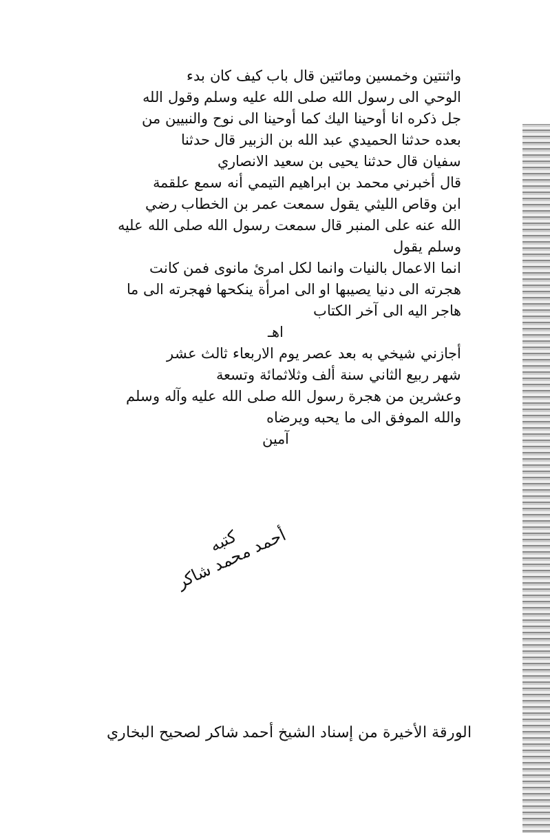واثنتين وخمسين ومائتين قال باب كيف كان بدء
الوحي الى رسول الله صلى الله عليه وسلم وقول الله
جل ذكره انا أوحينا اليك كما أوحينا الى نوح والنبيين من
بعده حدثنا الحميدي عبد الله بن الزبير قال حدثنا
سفيان قال حدثنا يحيى بن سعيد الانصاري
قال أخبرني محمد بن ابراهيم التيمي أنه سمع علقمة
ابن وقاص الليثي يقول سمعت عمر بن الخطاب رضي
الله عنه على المنبر قال سمعت رسول الله صلى الله عليه وسلم يقول
انما الاعمال بالنيات وانما لكل امرئ مانوى فمن كانت
هجرته الى دنيا يصيبها او الى امرأة ينكحها فهجرته الى ما
هاجر اليه الى آخر الكتاب
اهـ
أجازني شيخي به بعد عصر يوم الاربعاء ثالث عشر
شهر ربيع الثاني سنة ألف وثلاثمائة وتسعة
وعشرين من هجرة رسول الله صلى الله عليه وآله وسلم
والله الموفق الى ما يحبه ويرضاه
آمين
كتبه
أحمد محمد شاكر
الورقة الأخيرة من إسناد الشيخ أحمد شاكر لصحيح البخاري